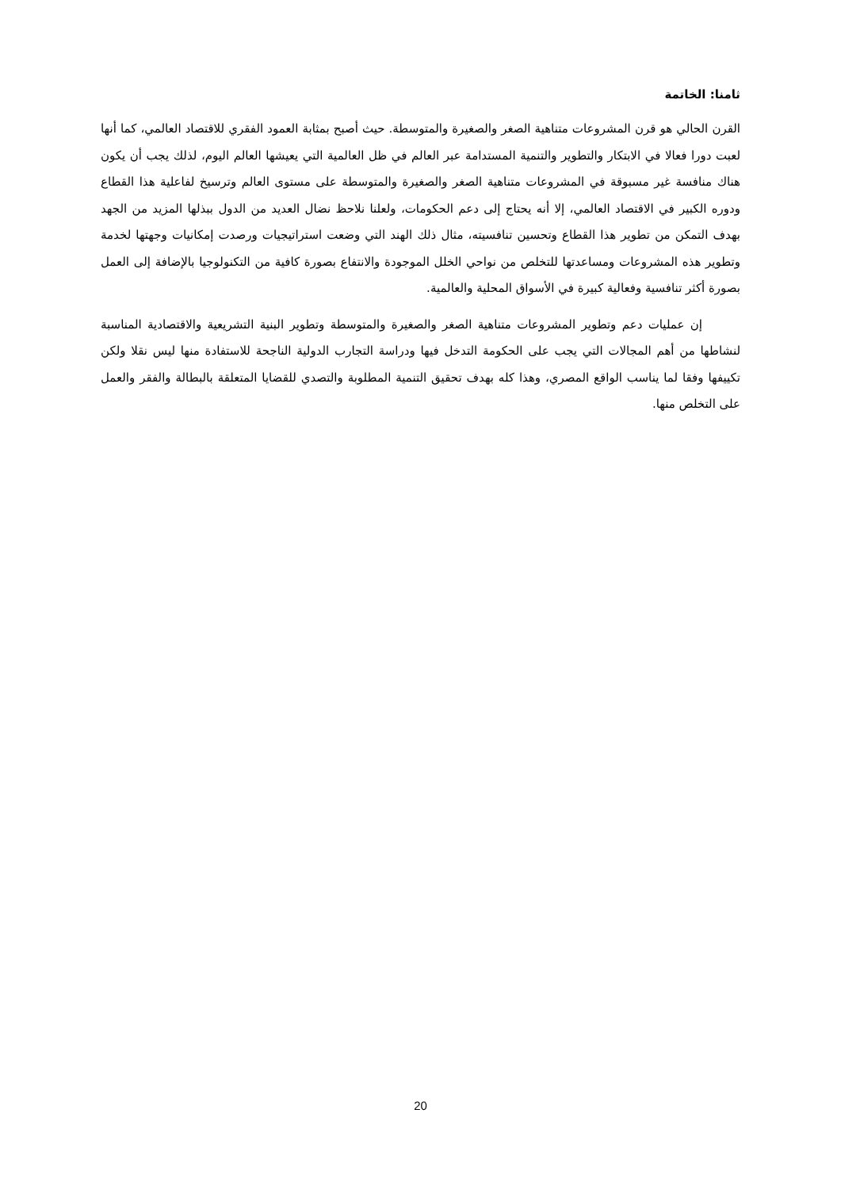ثامنا: الخاتمة
القرن الحالي هو قرن المشروعات متناهية الصغر والصغيرة والمتوسطة. حيث أصبح بمثابة العمود الفقري للاقتصاد العالمي، كما أنها لعبت دورا فعالا في الابتكار والتطوير والتنمية المستدامة عبر العالم في ظل العالمية التي يعيشها العالم اليوم، لذلك يجب أن يكون هناك منافسة غير مسبوقة في المشروعات متناهية الصغر والصغيرة والمتوسطة على مستوى العالم وترسيخ لفاعلية هذا القطاع ودوره الكبير في الاقتصاد العالمي، إلا أنه يحتاج إلى دعم الحكومات، ولعلنا نلاحظ نضال العديد من الدول ببذلها المزيد من الجهد بهدف التمكن من تطوير هذا القطاع وتحسين تنافسيته، مثال ذلك الهند التي وضعت استراتيجيات ورصدت إمكانيات وجهتها لخدمة وتطوير هذه المشروعات ومساعدتها للتخلص من نواحي الخلل الموجودة والانتفاع بصورة كافية من التكنولوجيا بالإضافة إلى العمل بصورة أكثر تنافسية وفعالية كبيرة في الأسواق المحلية والعالمية.
إن عمليات دعم وتطوير المشروعات متناهية الصغر والصغيرة والمتوسطة وتطوير البنية التشريعية والاقتصادية المناسبة لنشاطها من أهم المجالات التي يجب على الحكومة التدخل فيها ودراسة التجارب الدولية الناجحة للاستفادة منها ليس نقلا ولكن تكييفها وفقا لما يناسب الواقع المصري، وهذا كله بهدف تحقيق التنمية المطلوبة والتصدي للقضايا المتعلقة بالبطالة والفقر والعمل على التخلص منها.
20